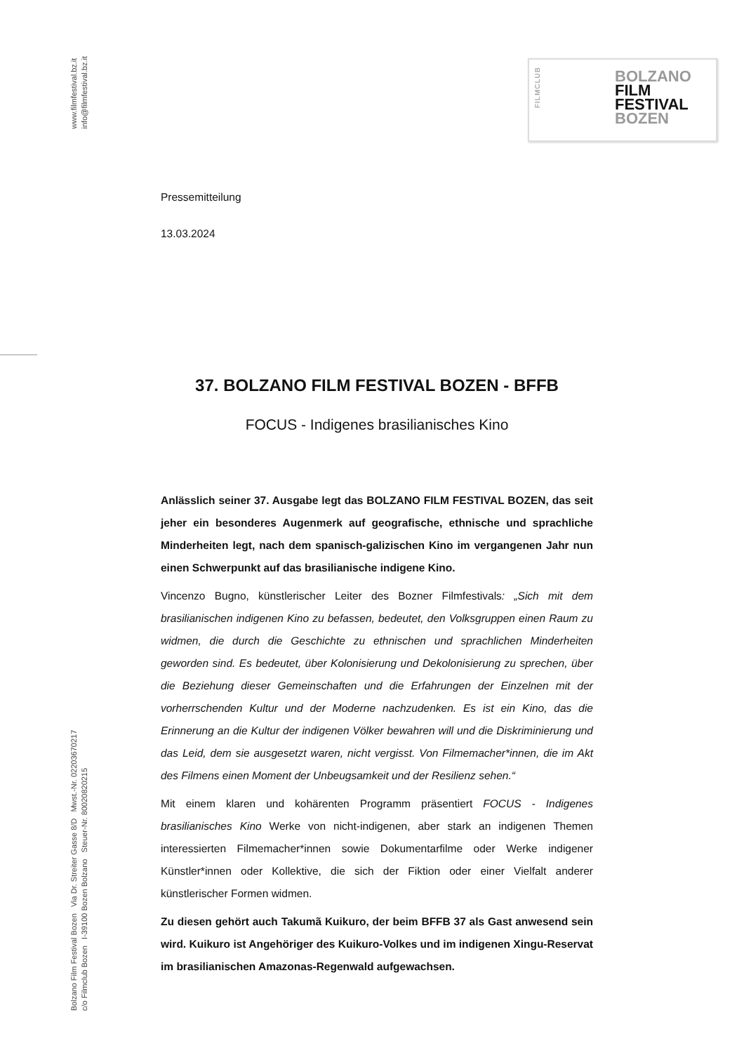www.filmfestival.bz.it
info@filmfestival.bz.it
Bolzano Film Festival Bozen Via Dr. Streiter Gasse 8/D Mwst.-Nr. 02203670217
c/o Filmclub Bozen I-39100 Bozen Bolzano Steuer-Nr. 80020820215
FILMCLUB
BOLZANO
FILM
FESTIVAL
BOZEN
Pressemitteilung
13.03.2024
37. BOLZANO FILM FESTIVAL BOZEN - BFFB
FOCUS - Indigenes brasilianisches Kino
Anlässlich seiner 37. Ausgabe legt das BOLZANO FILM FESTIVAL BOZEN, das seit jeher ein besonderes Augenmerk auf geografische, ethnische und sprachliche Minderheiten legt, nach dem spanisch-galizischen Kino im vergangenen Jahr nun einen Schwerpunkt auf das brasilianische indigene Kino.
Vincenzo Bugno, künstlerischer Leiter des Bozner Filmfestivals: „Sich mit dem brasilianischen indigenen Kino zu befassen, bedeutet, den Volksgruppen einen Raum zu widmen, die durch die Geschichte zu ethnischen und sprachlichen Minderheiten geworden sind. Es bedeutet, über Kolonisierung und Dekolonisierung zu sprechen, über die Beziehung dieser Gemeinschaften und die Erfahrungen der Einzelnen mit der vorherrschenden Kultur und der Moderne nachzudenken. Es ist ein Kino, das die Erinnerung an die Kultur der indigenen Völker bewahren will und die Diskriminierung und das Leid, dem sie ausgesetzt waren, nicht vergisst. Von Filmemacher*innen, die im Akt des Filmens einen Moment der Unbeugsamkeit und der Resilienz sehen.“
Mit einem klaren und kohärenten Programm präsentiert FOCUS - Indigenes brasilianisches Kino Werke von nicht-indigenen, aber stark an indigenen Themen interessierten Filmemacher*innen sowie Dokumentarfilme oder Werke indigener Künstler*innen oder Kollektive, die sich der Fiktion oder einer Vielfalt anderer künstlerischer Formen widmen.
Zu diesen gehört auch Takumã Kuikuro, der beim BFFB 37 als Gast anwesend sein wird. Kuikuro ist Angehöriger des Kuikuro-Volkes und im indigenen Xingu-Reservat im brasilianischen Amazonas-Regenwald aufgewachsen.